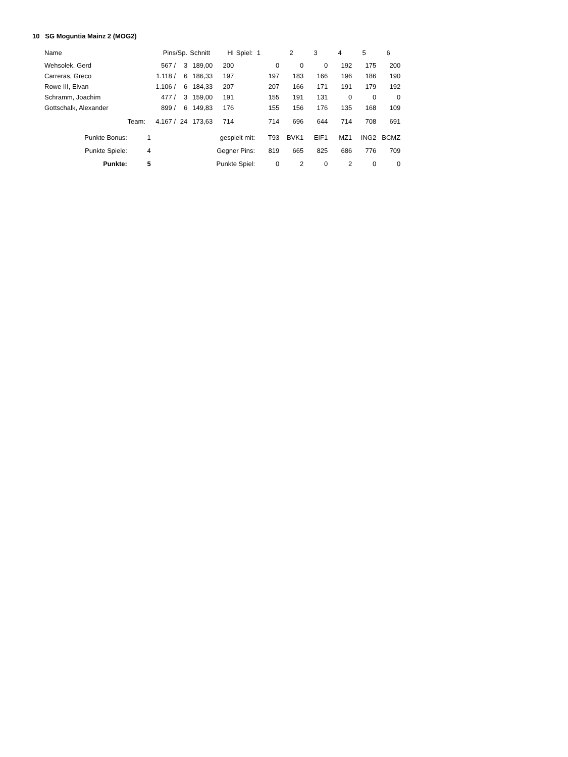10 SG Moguntia Mainz 2 (MOG2)
| Name | Pins | | /Sp. | Schnitt | HI | Spiel: | 1 | 2 | 3 | 4 | 5 | 6 |
| --- | --- | --- | --- | --- | --- | --- | --- | --- | --- | --- | --- | --- |
| Wehsolek, Gerd | 567 / | | 3 | 189,00 | 200 | | 0 | 0 | 0 | 192 | 175 | 200 |
| Carreras, Greco | 1.118 / | | 6 | 186,33 | 197 | | 197 | 183 | 166 | 196 | 186 | 190 |
| Rowe III, Elvan | 1.106 / | | 6 | 184,33 | 207 | | 207 | 166 | 171 | 191 | 179 | 192 |
| Schramm, Joachim | 477 / | | 3 | 159,00 | 191 | | 155 | 191 | 131 | 0 | 0 | 0 |
| Gottschalk, Alexander | 899 / | | 6 | 149,83 | 176 | | 155 | 156 | 176 | 135 | 168 | 109 |
| Team: | 4.167 / | | 24 | 173,63 | 714 | | 714 | 696 | 644 | 714 | 708 | 691 |
| Punkte Bonus: | 1 | | | gespielt mit: | | | T93 | BVK1 | EIF1 | MZ1 | ING2 | BCMZ |
| Punkte Spiele: | 4 | | | Gegner Pins: | | | 819 | 665 | 825 | 686 | 776 | 709 |
| Punkte: | 5 | | | Punkte Spiel: | | | 0 | 2 | 0 | 2 | 0 | 0 |